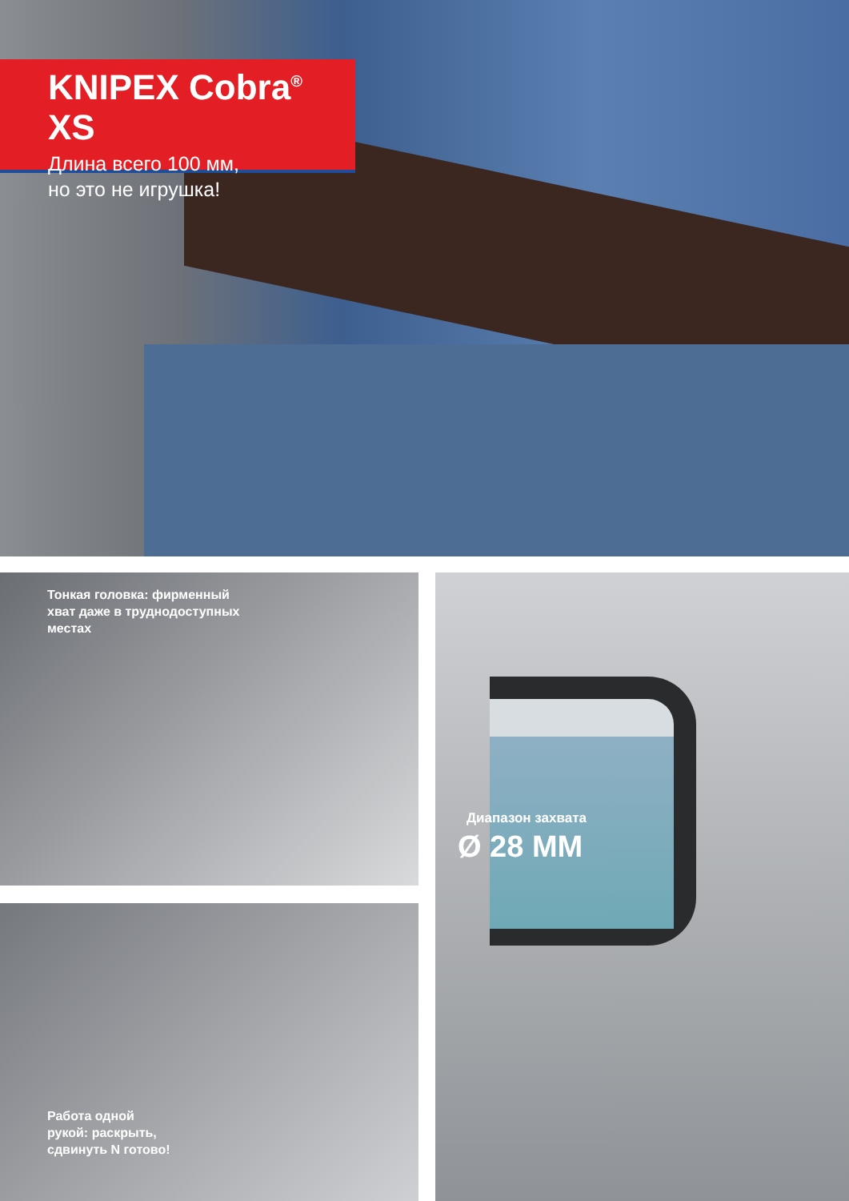KNIPEX Cobra<sup>®</sup> XS
Длина всего 100 мм,
но это не игрушка!
Тонкая головка: фирменный
хват даже в труднодоступных
местах
Работа одной
рукой: раскрыть,
сдвинуть N готово!
Диапазон захвата
Ø 28 MM